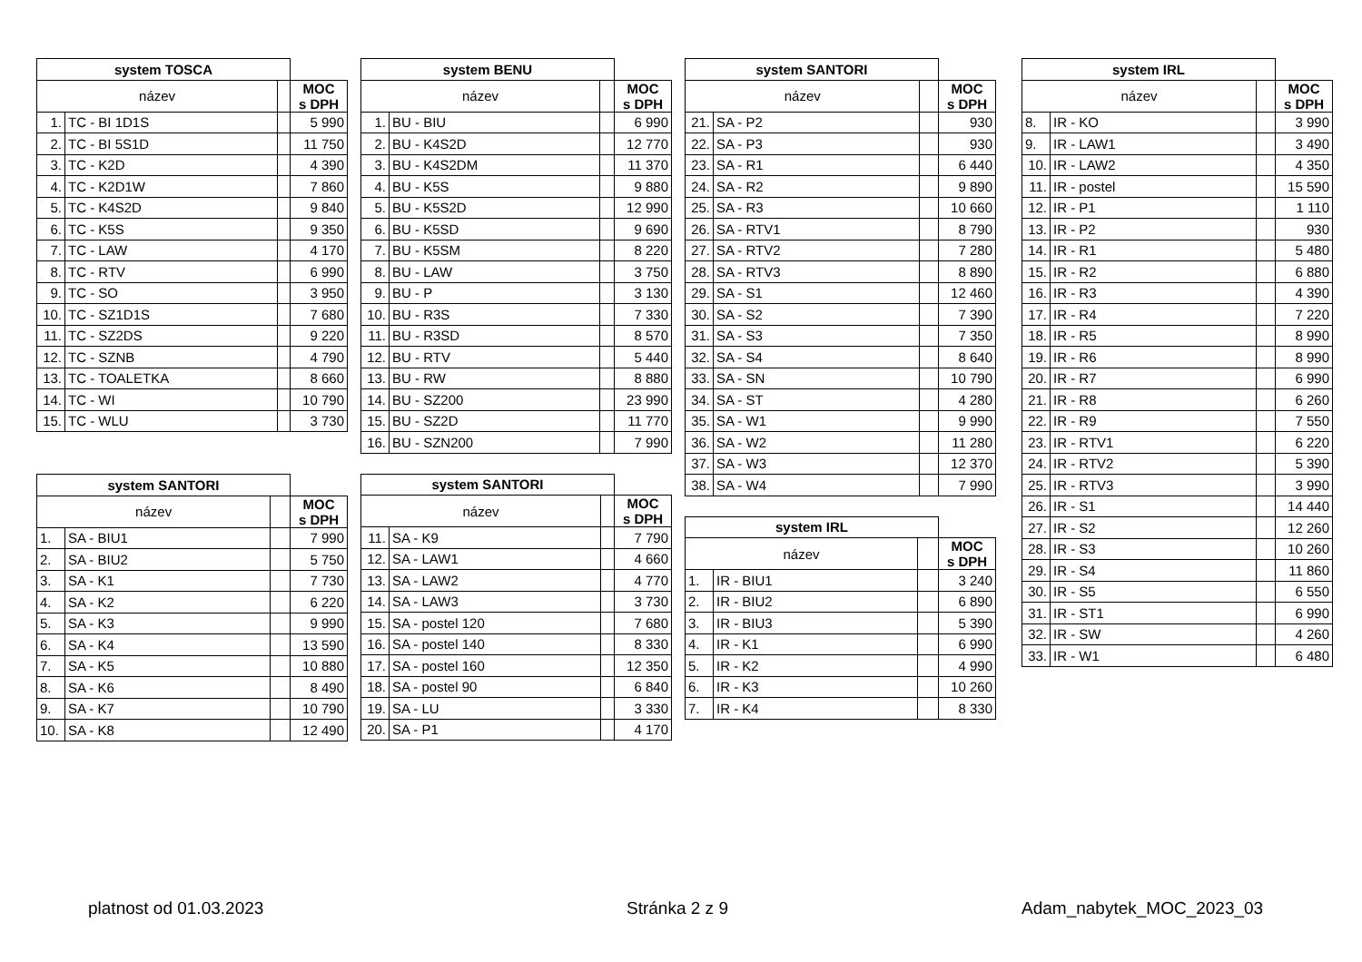| system TOSCA | | | |
| název | | | MOC s DPH |
| 1. | TC - BI 1D1S | | 5 990 |
| 2. | TC - BI 5S1D | | 11 750 |
| 3. | TC - K2D | | 4 390 |
| 4. | TC - K2D1W | | 7 860 |
| 5. | TC - K4S2D | | 9 840 |
| 6. | TC - K5S | | 9 350 |
| 7. | TC - LAW | | 4 170 |
| 8. | TC - RTV | | 6 990 |
| 9. | TC - SO | | 3 950 |
| 10. | TC - SZ1D1S | | 7 680 |
| 11. | TC - SZ2DS | | 9 220 |
| 12. | TC - SZNB | | 4 790 |
| 13. | TC - TOALETKA | | 8 660 |
| 14. | TC - WI | | 10 790 |
| 15. | TC - WLU | | 3 730 |
| system SANTORI | | | |
| název | | | MOC s DPH |
| 1. | SA - BIU1 | | 7 990 |
| 2. | SA - BIU2 | | 5 750 |
| 3. | SA - K1 | | 7 730 |
| 4. | SA - K2 | | 6 220 |
| 5. | SA - K3 | | 9 990 |
| 6. | SA - K4 | | 13 590 |
| 7. | SA - K5 | | 10 880 |
| 8. | SA - K6 | | 8 490 |
| 9. | SA - K7 | | 10 790 |
| 10. | SA - K8 | | 12 490 |
| system BENU | | | |
| název | | | MOC s DPH |
| 1. | BU - BIU | | 6 990 |
| 2. | BU - K4S2D | | 12 770 |
| 3. | BU - K4S2DM | | 11 370 |
| 4. | BU - K5S | | 9 880 |
| 5. | BU - K5S2D | | 12 990 |
| 6. | BU - K5SD | | 9 690 |
| 7. | BU - K5SM | | 8 220 |
| 8. | BU - LAW | | 3 750 |
| 9. | BU - P | | 3 130 |
| 10. | BU - R3S | | 7 330 |
| 11. | BU - R3SD | | 8 570 |
| 12. | BU - RTV | | 5 440 |
| 13. | BU - RW | | 8 880 |
| 14. | BU - SZ200 | | 23 990 |
| 15. | BU - SZ2D | | 11 770 |
| 16. | BU - SZN200 | | 7 990 |
| system SANTORI | | | |
| název | | | MOC s DPH |
| 11. | SA - K9 | | 7 790 |
| 12. | SA - LAW1 | | 4 660 |
| 13. | SA - LAW2 | | 4 770 |
| 14. | SA - LAW3 | | 3 730 |
| 15. | SA - postel 120 | | 7 680 |
| 16. | SA - postel 140 | | 8 330 |
| 17. | SA - postel 160 | | 12 350 |
| 18. | SA - postel 90 | | 6 840 |
| 19. | SA - LU | | 3 330 |
| 20. | SA - P1 | | 4 170 |
| system SANTORI | | | |
| název | | | MOC s DPH |
| 21. | SA - P2 | | 930 |
| 22. | SA - P3 | | 930 |
| 23. | SA - R1 | | 6 440 |
| 24. | SA - R2 | | 9 890 |
| 25. | SA - R3 | | 10 660 |
| 26. | SA - RTV1 | | 8 790 |
| 27. | SA - RTV2 | | 7 280 |
| 28. | SA - RTV3 | | 8 890 |
| 29. | SA - S1 | | 12 460 |
| 30. | SA - S2 | | 7 390 |
| 31. | SA - S3 | | 7 350 |
| 32. | SA - S4 | | 8 640 |
| 33. | SA - SN | | 10 790 |
| 34. | SA - ST | | 4 280 |
| 35. | SA - W1 | | 9 990 |
| 36. | SA - W2 | | 11 280 |
| 37. | SA - W3 | | 12 370 |
| 38. | SA - W4 | | 7 990 |
| system IRL | | | |
| název | | | MOC s DPH |
| 1. | IR - BIU1 | | 3 240 |
| 2. | IR - BIU2 | | 6 890 |
| 3. | IR - BIU3 | | 5 390 |
| 4. | IR - K1 | | 6 990 |
| 5. | IR - K2 | | 4 990 |
| 6. | IR - K3 | | 10 260 |
| 7. | IR - K4 | | 8 330 |
| system IRL | | | |
| název | | | MOC s DPH |
| 8. | IR - KO | | 3 990 |
| 9. | IR - LAW1 | | 3 490 |
| 10. | IR - LAW2 | | 4 350 |
| 11. | IR - postel | | 15 590 |
| 12. | IR - P1 | | 1 110 |
| 13. | IR - P2 | | 930 |
| 14. | IR - R1 | | 5 480 |
| 15. | IR - R2 | | 6 880 |
| 16. | IR - R3 | | 4 390 |
| 17. | IR - R4 | | 7 220 |
| 18. | IR - R5 | | 8 990 |
| 19. | IR - R6 | | 8 990 |
| 20. | IR - R7 | | 6 990 |
| 21. | IR - R8 | | 6 260 |
| 22. | IR - R9 | | 7 550 |
| 23. | IR - RTV1 | | 6 220 |
| 24. | IR - RTV2 | | 5 390 |
| 25. | IR - RTV3 | | 3 990 |
| 26. | IR - S1 | | 14 440 |
| 27. | IR - S2 | | 12 260 |
| 28. | IR - S3 | | 10 260 |
| 29. | IR - S4 | | 11 860 |
| 30. | IR - S5 | | 6 550 |
| 31. | IR - ST1 | | 6 990 |
| 32. | IR - SW | | 4 260 |
| 33. | IR - W1 | | 6 480 |
platnost od 01.03.2023 Stránka 2 z 9 Adam_nabytek_MOC_2023_03